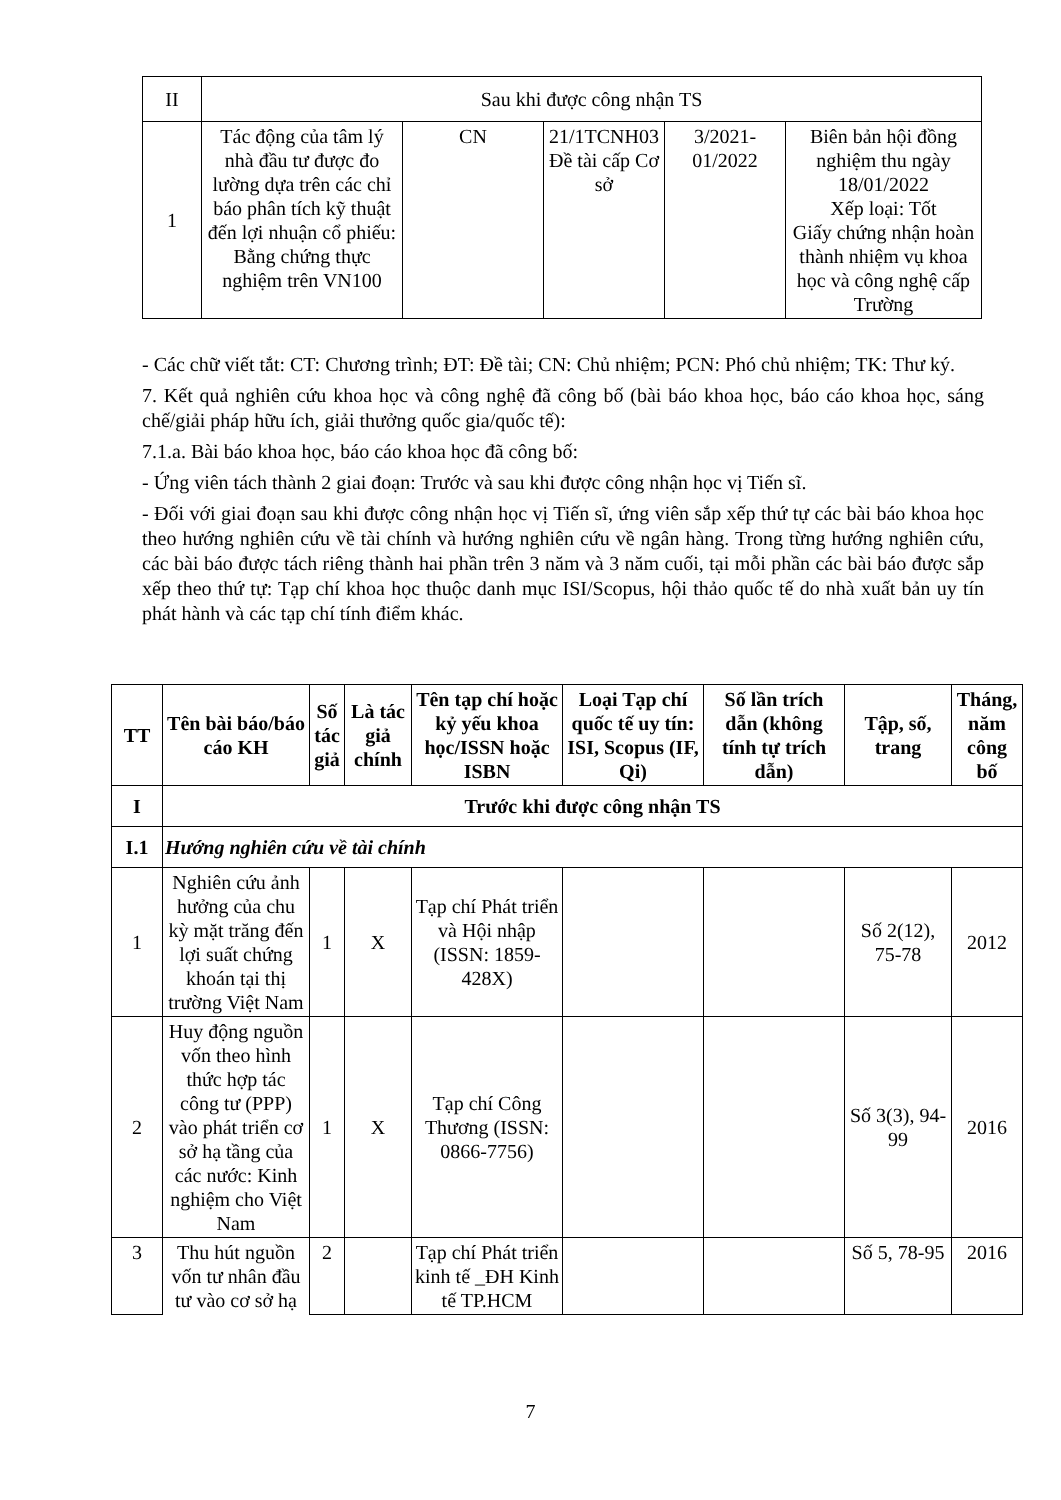| II | Sau khi được công nhận TS | | | | |
| 1 | Tác động của tâm lý nhà đầu tư được đo lường dựa trên các chỉ báo phân tích kỹ thuật đến lợi nhuận cổ phiếu: Bằng chứng thực nghiệm trên VN100 | CN | 21/1TCNH03 Đề tài cấp Cơ sở | 3/2021-01/2022 | Biên bản hội đồng nghiệm thu ngày 18/01/2022 Xếp loại: Tốt Giấy chứng nhận hoàn thành nhiệm vụ khoa học và công nghệ cấp Trường |
- Các chữ viết tắt: CT: Chương trình; ĐT: Đề tài; CN: Chủ nhiệm; PCN: Phó chủ nhiệm; TK: Thư ký.
7. Kết quả nghiên cứu khoa học và công nghệ đã công bố (bài báo khoa học, báo cáo khoa học, sáng chế/giải pháp hữu ích, giải thưởng quốc gia/quốc tế):
7.1.a. Bài báo khoa học, báo cáo khoa học đã công bố:
- Ứng viên tách thành 2 giai đoạn: Trước và sau khi được công nhận học vị Tiến sĩ.
- Đối với giai đoạn sau khi được công nhận học vị Tiến sĩ, ứng viên sắp xếp thứ tự các bài báo khoa học theo hướng nghiên cứu về tài chính và hướng nghiên cứu về ngân hàng. Trong từng hướng nghiên cứu, các bài báo được tách riêng thành hai phần trên 3 năm và 3 năm cuối, tại mỗi phần các bài báo được sắp xếp theo thứ tự: Tạp chí khoa học thuộc danh mục ISI/Scopus, hội thảo quốc tế do nhà xuất bản uy tín phát hành và các tạp chí tính điểm khác.
| TT | Tên bài báo/báo cáo KH | Số tác giả | Là tác giả chính | Tên tạp chí hoặc kỷ yếu khoa học/ISSN hoặc ISBN | Loại Tạp chí quốc tế uy tín: ISI, Scopus (IF, Qi) | Số lần trích dẫn (không tính tự trích dẫn) | Tập, số, trang | Tháng, năm công bố |
| --- | --- | --- | --- | --- | --- | --- | --- | --- |
| I | Trước khi được công nhận TS | | | | | | | |
| I.1 | Hướng nghiên cứu về tài chính | | | | | | | |
| 1 | Nghiên cứu ảnh hưởng của chu kỳ mặt trăng đến lợi suất chứng khoán tại thị trường Việt Nam | 1 | X | Tạp chí Phát triển và Hội nhập (ISSN: 1859-428X) | | | Số 2(12), 75-78 | 2012 |
| 2 | Huy động nguồn vốn theo hình thức hợp tác công tư (PPP) vào phát triển cơ sở hạ tầng của các nước: Kinh nghiệm cho Việt Nam | 1 | X | Tạp chí Công Thương (ISSN: 0866-7756) | | | Số 3(3), 94-99 | 2016 |
| 3 | Thu hút nguồn vốn tư nhân đầu tư vào cơ sở hạ | 2 | | Tạp chí Phát triển kinh tế _ĐH Kinh tế TP.HCM | | | Số 5, 78-95 | 2016 |
7